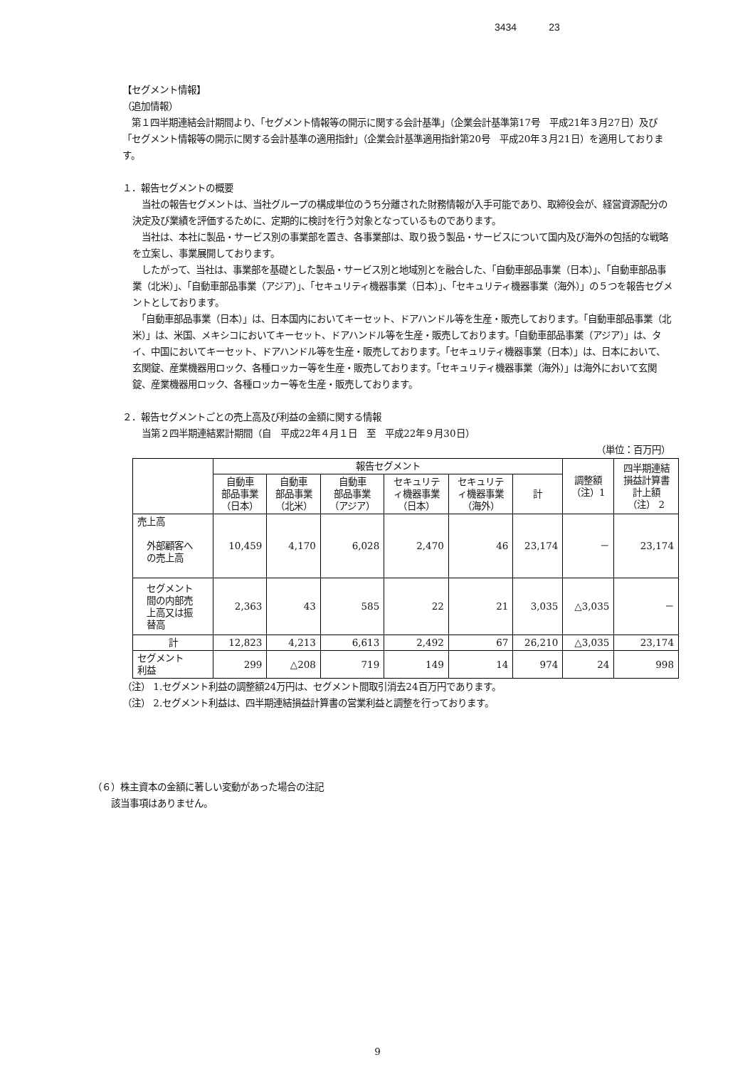3434 23
【セグメント情報】
（追加情報）
　第１四半期連結会計期間より、「セグメント情報等の開示に関する会計基準」（企業会計基準第17号　平成21年３月27日）及び「セグメント情報等の開示に関する会計基準の適用指針」（企業会計基準適用指針第20号　平成20年３月21日）を適用しております。
１．報告セグメントの概要
　当社の報告セグメントは、当社グループの構成単位のうち分離された財務情報が入手可能であり、取締役会が、経営資源配分の決定及び業績を評価するために、定期的に検討を行う対象となっているものであります。
　当社は、本社に製品・サービス別の事業部を置き、各事業部は、取り扱う製品・サービスについて国内及び海外の包括的な戦略を立案し、事業展開しております。
　したがって、当社は、事業部を基礎とした製品・サービス別と地域別とを融合した、「自動車部品事業（日本）」、「自動車部品事業（北米）」、「自動車部品事業（アジア）」、「セキュリティ機器事業（日本）」、「セキュリティ機器事業（海外）」の５つを報告セグメントとしております。
　「自動車部品事業（日本）」は、日本国内においてキーセット、ドアハンドル等を生産・販売しております。「自動車部品事業（北米）」は、米国、メキシコにおいてキーセット、ドアハンドル等を生産・販売しております。「自動車部品事業（アジア）」は、タイ、中国においてキーセット、ドアハンドル等を生産・販売しております。「セキュリティ機器事業（日本）」は、日本において、玄関錠、産業機器用ロック、各種ロッカー等を生産・販売しております。「セキュリティ機器事業（海外）」は海外において玄関錠、産業機器用ロック、各種ロッカー等を生産・販売しております。
２．報告セグメントごとの売上高及び利益の金額に関する情報
　当第２四半期連結累計期間（自　平成22年４月１日　至　平成22年９月30日）
（単位：百万円）
| | 報告セグメント | | | | | | 調整額 （注）1 | 四半期連結 損益計算書 計上額 （注） 2 |
| --- | --- | --- | --- | --- | --- | --- | --- | --- |
| | 自動車 部品事業 （日本） | 自動車 部品事業 （北米） | 自動車 部品事業 （アジア） | セキュリテ ィ機器事業 （日本） | セキュリテ ィ機器事業 （海外） | 計 | | |
| 売上高 外部顧客へ の売上高 | 10,459 | 4,170 | 6,028 | 2,470 | 46 | 23,174 | － | 23,174 |
| セグメント 間の内部売 上高又は振 替高 | 2,363 | 43 | 585 | 22 | 21 | 3,035 | △3,035 | － |
| 計 | 12,823 | 4,213 | 6,613 | 2,492 | 67 | 26,210 | △3,035 | 23,174 |
| セグメント 利益 | 299 | △208 | 719 | 149 | 14 | 974 | 24 | 998 |
（注） 1.セグメント利益の調整額24万円は、セグメント間取引消去24百万円であります。
（注） 2.セグメント利益は、四半期連結損益計算書の営業利益と調整を行っております。
（６）株主資本の金額に著しい変動があった場合の注記
　　該当事項はありません。
9